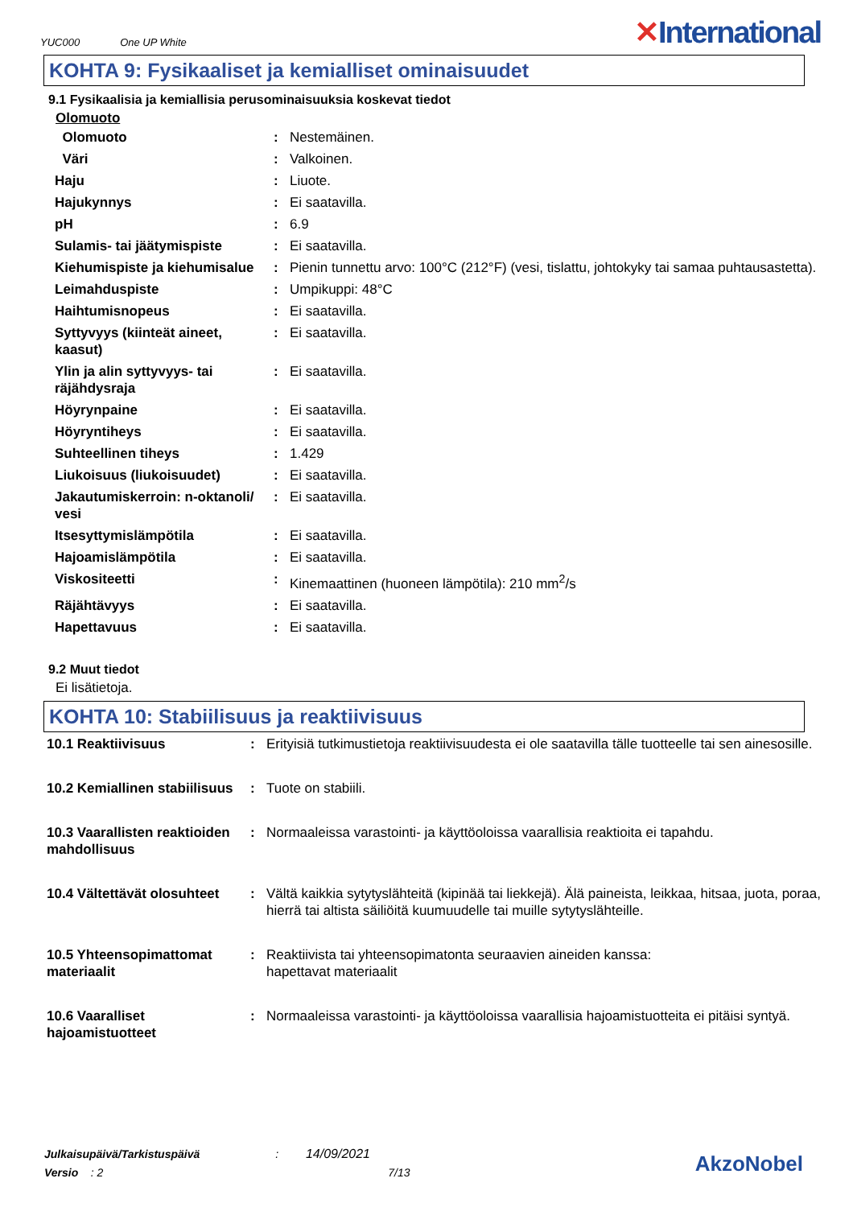YUC000 One UP White
✕International
KOHTA 9: Fysikaaliset ja kemialliset ominaisuudet
9.1 Fysikaalisia ja kemiallisia perusominaisuuksia koskevat tiedot
Olomuoto
| Olomuoto | : | Nestemäinen. |
| Väri | : | Valkoinen. |
| Haju | : | Liuote. |
| Hajukynnys | : | Ei saatavilla. |
| pH | : | 6.9 |
| Sulamis- tai jäätymispiste | : | Ei saatavilla. |
| Kiehumispiste ja kiehumisalue | : | Pienin tunnettu arvo: 100°C (212°F) (vesi, tislattu, johtokyky tai samaa puhtausastetta). |
| Leimahduspiste | : | Umpikuppi: 48°C |
| Haihtumisnopeus | : | Ei saatavilla. |
| Syttyvyys (kiinteät aineet, kaasut) | : | Ei saatavilla. |
| Ylin ja alin syttyvyys- tai räjähdysraja | : | Ei saatavilla. |
| Höyrynpaine | : | Ei saatavilla. |
| Höyryntiheys | : | Ei saatavilla. |
| Suhteellinen tiheys | : | 1.429 |
| Liukoisuus (liukoisuudet) | : | Ei saatavilla. |
| Jakautumiskerroin: n-oktanoli/ vesi | : | Ei saatavilla. |
| Itsesyttymislämpötila | : | Ei saatavilla. |
| Hajoamislämpötila | : | Ei saatavilla. |
| Viskositeetti | : | Kinemaattinen (huoneen lämpötila): 210 mm<sup>2</sup>/s |
| Räjähtävyys | : | Ei saatavilla. |
| Hapettavuus | : | Ei saatavilla. |
9.2 Muut tiedot
Ei lisätietoja.
KOHTA 10: Stabiilisuus ja reaktiivisuus
| 10.1 Reaktiivisuus | : | Erityisiä tutkimustietoja reaktiivisuudesta ei ole saatavilla tälle tuotteelle tai sen ainesosille. |
| 10.2 Kemiallinen stabiilisuus | : | Tuote on stabiili. |
| 10.3 Vaarallisten reaktioiden mahdollisuus | : | Normaaleissa varastointi- ja käyttöoloissa vaarallisia reaktioita ei tapahdu. |
| 10.4 Vältettävät olosuhteet | : | Vältä kaikkia sytytyslähteitä (kipinää tai liekkejä). Älä paineista, leikkaa, hitsaa, juota, poraa, hierrä tai altista säiliöitä kuumuudelle tai muille sytytyslähteille. |
| 10.5 Yhteensopimattomat materiaalit | : | Reaktiivista tai yhteensopimatonta seuraavien aineiden kanssa: hapettavat materiaalit |
| 10.6 Vaaralliset hajoamistuotteet | : | Normaaleissa varastointi- ja käyttöoloissa vaarallisia hajoamistuotteita ei pitäisi syntyä. |
Julkaisupäivä/Tarkistuspäivä : 14/09/2021
Versio : 2 7/13
AkzoNobel